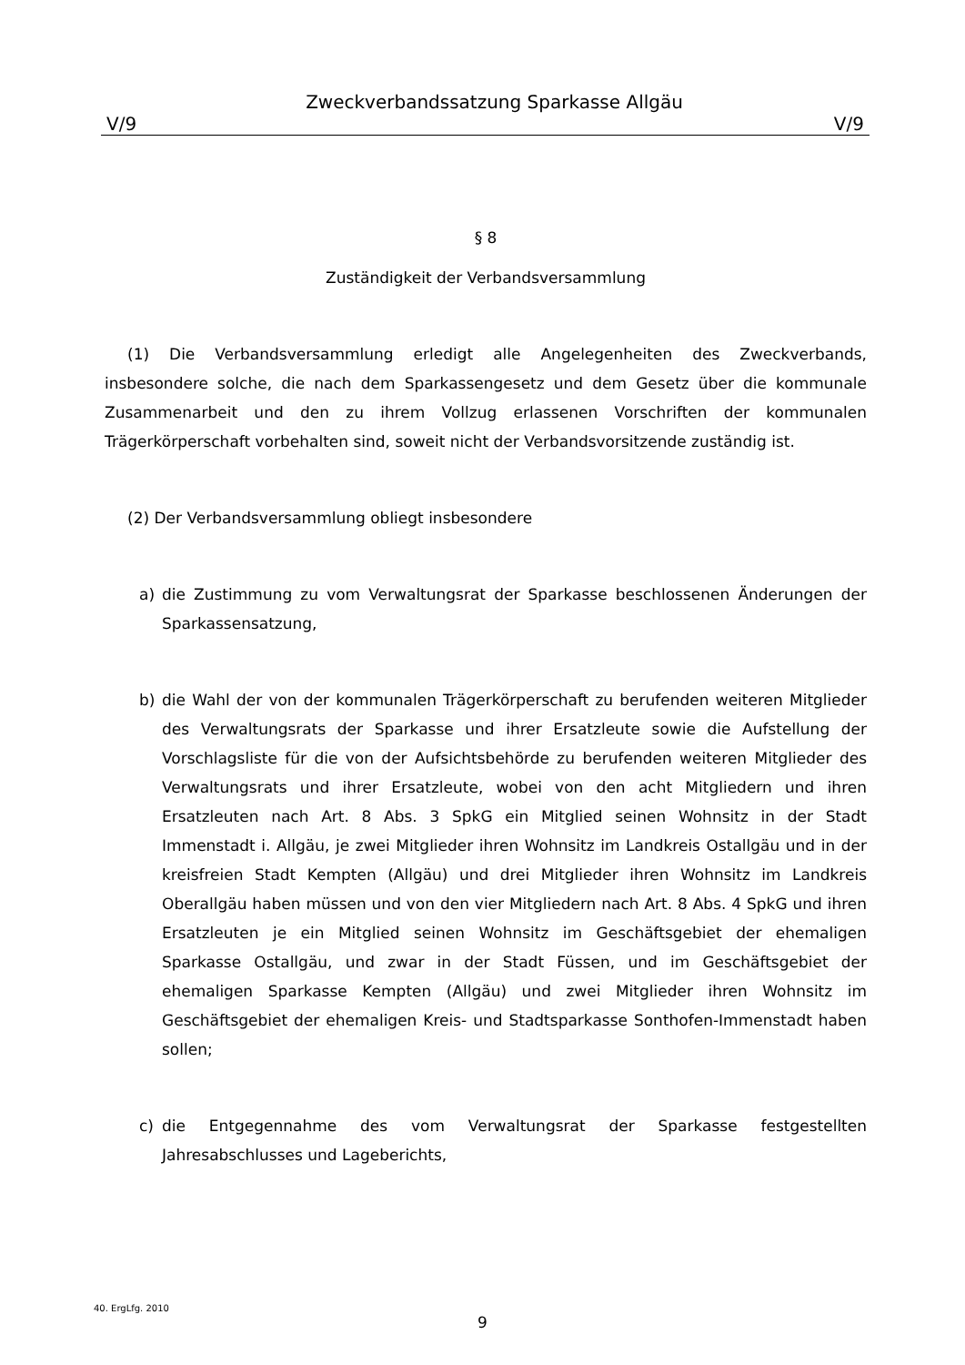Zweckverbandssatzung Sparkasse Allgäu
V/9 V/9
§ 8
Zuständigkeit der Verbandsversammlung
(1) Die Verbandsversammlung erledigt alle Angelegenheiten des Zweckverbands, insbesondere solche, die nach dem Sparkassengesetz und dem Gesetz über die kommunale Zusammenarbeit und den zu ihrem Vollzug erlassenen Vorschriften der kommunalen Trägerkörperschaft vorbehalten sind, soweit nicht der Verbandsvorsitzende zuständig ist.
(2) Der Verbandsversammlung obliegt insbesondere
a) die Zustimmung zu vom Verwaltungsrat der Sparkasse beschlossenen Änderungen der Sparkassensatzung,
b) die Wahl der von der kommunalen Trägerkörperschaft zu berufenden weiteren Mitglieder des Verwaltungsrats der Sparkasse und ihrer Ersatzleute sowie die Aufstellung der Vorschlagsliste für die von der Aufsichtsbehörde zu berufenden weiteren Mitglieder des Verwaltungsrats und ihrer Ersatzleute, wobei von den acht Mitgliedern und ihren Ersatzleuten nach Art. 8 Abs. 3 SpkG ein Mitglied seinen Wohnsitz in der Stadt Immenstadt i. Allgäu, je zwei Mitglieder ihren Wohnsitz im Landkreis Ostallgäu und in der kreisfreien Stadt Kempten (Allgäu) und drei Mitglieder ihren Wohnsitz im Landkreis Oberallgäu haben müssen und von den vier Mitgliedern nach Art. 8 Abs. 4 SpkG und ihren Ersatzleuten je ein Mitglied seinen Wohnsitz im Geschäftsgebiet der ehemaligen Sparkasse Ostallgäu, und zwar in der Stadt Füssen, und im Geschäftsgebiet der ehemaligen Sparkasse Kempten (Allgäu) und zwei Mitglieder ihren Wohnsitz im Geschäftsgebiet der ehemaligen Kreis- und Stadtsparkasse Sonthofen-Immenstadt haben sollen;
c) die Entgegennahme des vom Verwaltungsrat der Sparkasse festgestellten Jahresabschlusses und Lageberichts,
40. ErgLfg. 2010
9